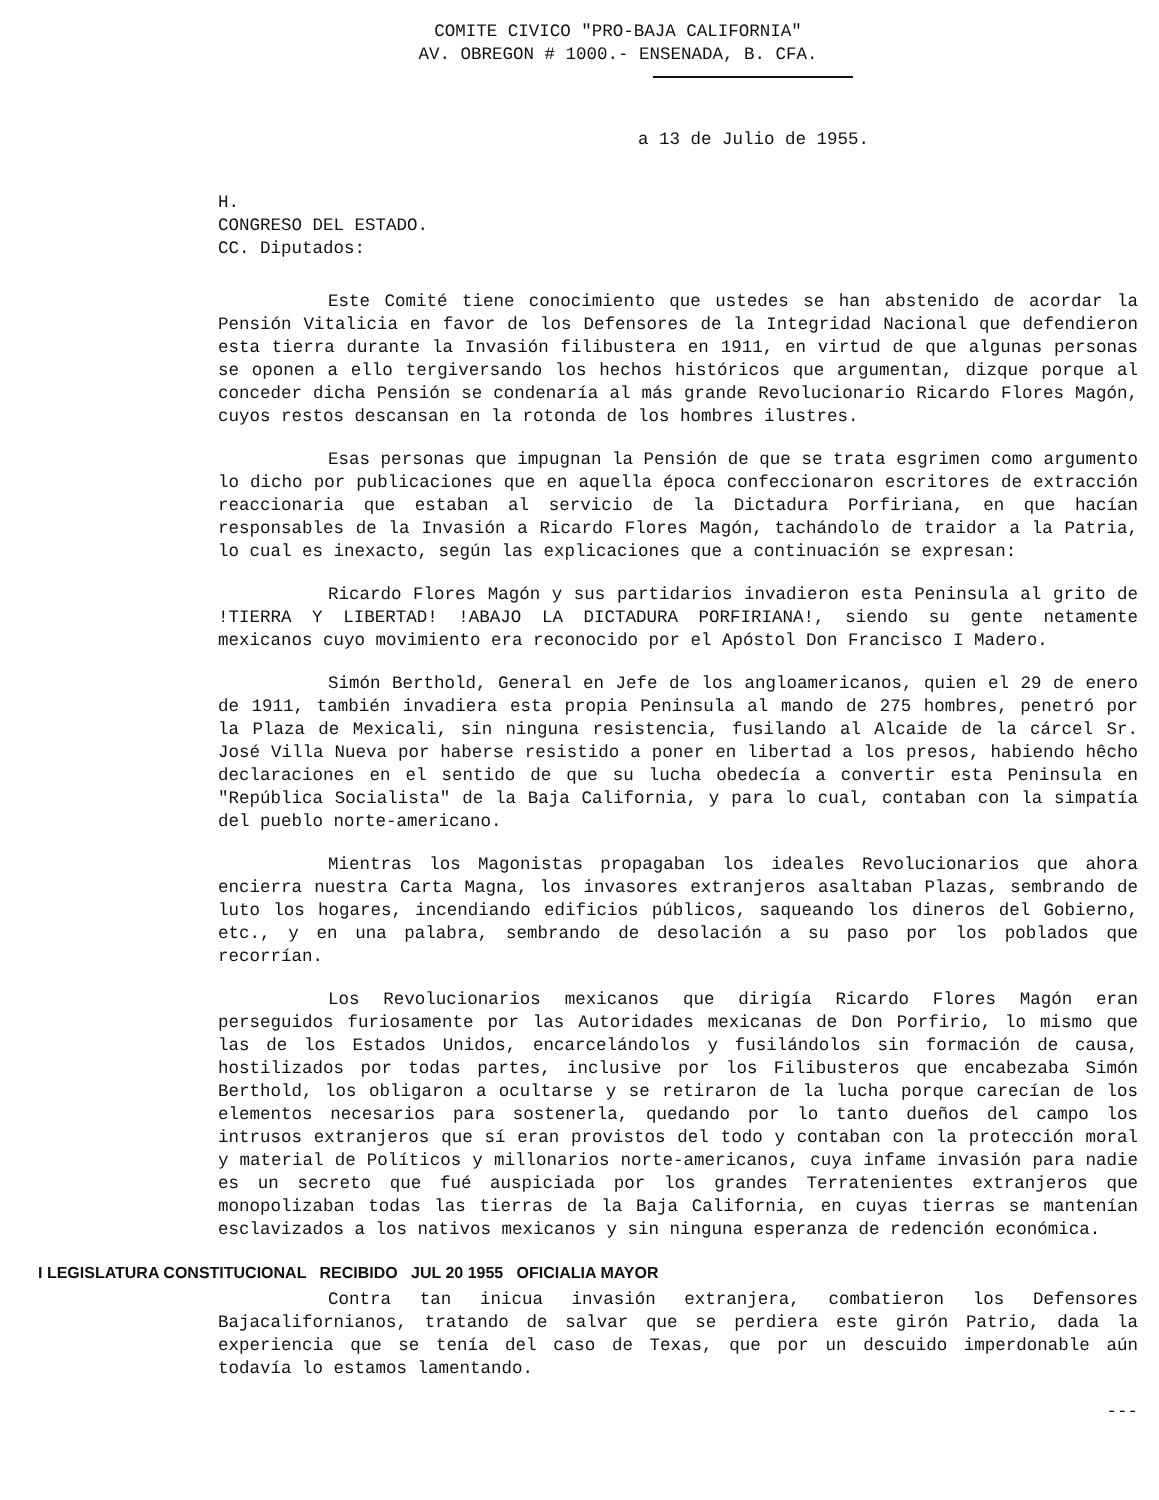COMITE CIVICO "PRO-BAJA CALIFORNIA"
AV. OBREGON # 1000.- ENSENADA, B. CFA.
a 13 de Julio de 1955.
H.
CONGRESO DEL ESTADO.
CC. Diputados:
Este Comité tiene conocimiento que ustedes se han abstenido de acordar la Pensión Vitalicia en favor de los Defensores de la Integridad Nacional que defendieron esta tierra durante la Invasión filibustera en 1911, en virtud de que algunas personas se oponen a ello tergiversando los hechos históricos que argumentan, dizque porque al conceder dicha Pensión se condenaría al más grande Revolucionario Ricardo Flores Magón, cuyos restos descansan en la rotonda de los hombres ilustres.
Esas personas que impugnan la Pensión de que se trata esgrimen como argumento lo dicho por publicaciones que en aquella época confeccionaron escritores de extracción reaccionaria que estaban al servicio de la Dictadura Porfiriana, en que hacían responsables de la Invasión a Ricardo Flores Magón, tachándolo de traidor a la Patria, lo cual es inexacto, según las explicaciones que a continuación se expresan:
Ricardo Flores Magón y sus partidarios invadieron esta Peninsula al grito de !TIERRA Y LIBERTAD! !ABAJO LA DICTADURA PORFIRIANA!, siendo su gente netamente mexicanos cuyo movimiento era reconocido por el Apóstol Don Francisco I Madero.
Simón Berthold, General en Jefe de los angloamericanos, quien el 29 de enero de 1911, también invadiera esta propia Peninsula al mando de 275 hombres, penetró por la Plaza de Mexicali, sin ninguna resistencia, fusilando al Alcaide de la cárcel Sr. José Villa Nueva por haberse resistido a poner en libertad a los presos, habiendo hêcho declaraciones en el sentido de que su lucha obedecía a convertir esta Peninsula en "República Socialista" de la Baja California, y para lo cual, contaban con la simpatía del pueblo norte-americano.
Mientras los Magonistas propagaban los ideales Revolucionarios que ahora encierra nuestra Carta Magna, los invasores extranjeros asaltaban Plazas, sembrando de luto los hogares, incendiando edificios públicos, saqueando los dineros del Gobierno, etc., y en una palabra, sembrando de desolación a su paso por los poblados que recorrían.
Los Revolucionarios mexicanos que dirigía Ricardo Flores Magón eran perseguidos furiosamente por las Autoridades mexicanas de Don Porfirio, lo mismo que las de los Estados Unidos, encarcelándolos y fusilándolos sin formación de causa, hostilizados por todas partes, inclusive por los Filibusteros que encabezaba Simón Berthold, los obligaron a ocultarse y se retiraron de la lucha porque carecían de los elementos necesarios para sostenerla, quedando por lo tanto dueños del campo los intrusos extranjeros que sí eran provistos del todo y contaban con la protección moral y material de Políticos y millonarios norte-americanos, cuya infame invasión para nadie es un secreto que fué auspiciada por los grandes Terratenientes extranjeros que monopolizaban todas las tierras de la Baja California, en cuyas tierras se mantenían esclavizados a los nativos mexicanos y sin ninguna esperanza de redención económica.
I LEGISLATURA CONSTITUCIONAL RECIBIDO JUL 20 1955 OFICIALIA MAYOR
Contra tan inicua invasión extranjera, combatieron los Defensores Bajacalifornianos, tratando de salvar que se perdiera este girón Patrio, dada la experiencia que se tenía del caso de Texas, que por un descuido imperdonable aún todavía lo estamos lamentando.
---